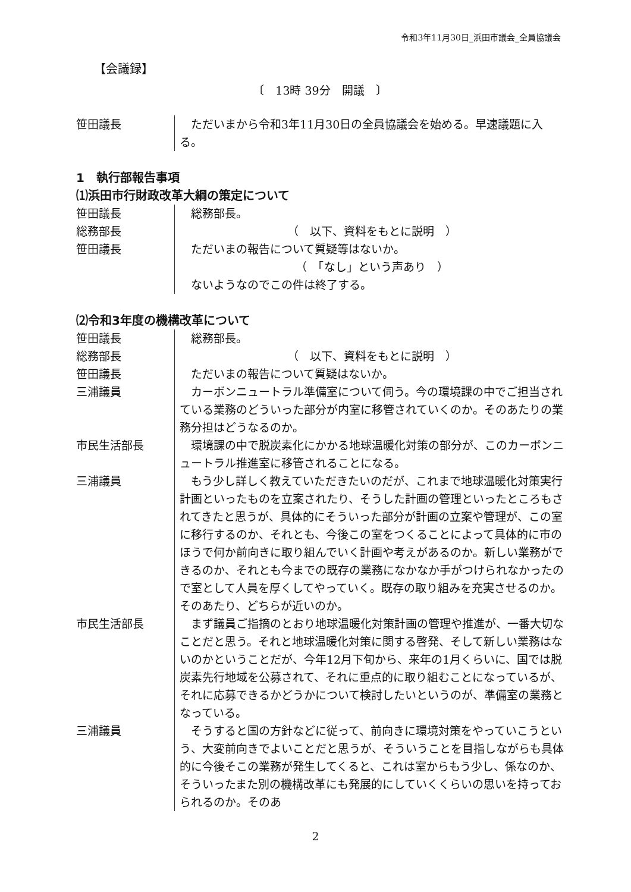令和3年11月30日_浜田市議会_全員協議会
【会議録】
〔　13時 39分　開議　〕
笹田議長 　ただいまから令和3年11月30日の全員協議会を始める。早速議題に入る。
1　執行部報告事項
⑴浜田市行財政改革大綱の策定について
笹田議長 　総務部長。
総務部長 （　以下、資料をもとに説明　）
笹田議長 　ただいまの報告について質疑等はないか。
（　「なし」という声あり　）
　ないようなのでこの件は終了する。
⑵令和3年度の機構改革について
笹田議長 　総務部長。
総務部長 （　以下、資料をもとに説明　）
笹田議長 　ただいまの報告について質疑はないか。
三浦議員 　カーボンニュートラル準備室について伺う。今の環境課の中でご担当されている業務のどういった部分が内室に移管されていくのか。そのあたりの業務分担はどうなるのか。
市民生活部長 　環境課の中で脱炭素化にかかる地球温暖化対策の部分が、このカーボンニュートラル推進室に移管されることになる。
三浦議員 　もう少し詳しく教えていただきたいのだが、これまで地球温暖化対策実行計画といったものを立案されたり、そうした計画の管理といったところもされてきたと思うが、具体的にそういった部分が計画の立案や管理が、この室に移行するのか、それとも、今後この室をつくることによって具体的に市のほうで何か前向きに取り組んでいく計画や考えがあるのか。新しい業務ができるのか、それとも今までの既存の業務になかなか手がつけられなかったので室として人員を厚くしてやっていく。既存の取り組みを充実させるのか。そのあたり、どちらが近いのか。
市民生活部長 　まず議員ご指摘のとおり地球温暖化対策計画の管理や推進が、一番大切なことだと思う。それと地球温暖化対策に関する啓発、そして新しい業務はないのかということだが、今年12月下旬から、来年の1月くらいに、国では脱炭素先行地域を公募されて、それに重点的に取り組むことになっているが、それに応募できるかどうかについて検討したいというのが、準備室の業務となっている。
三浦議員 　そうすると国の方針などに従って、前向きに環境対策をやっていこうという、大変前向きでよいことだと思うが、そういうことを目指しながらも具体的に今後そこの業務が発生してくると、これは室からもう少し、係なのか、そういったまた別の機構改革にも発展的にしていくくらいの思いを持っておられるのか。そのあ
2